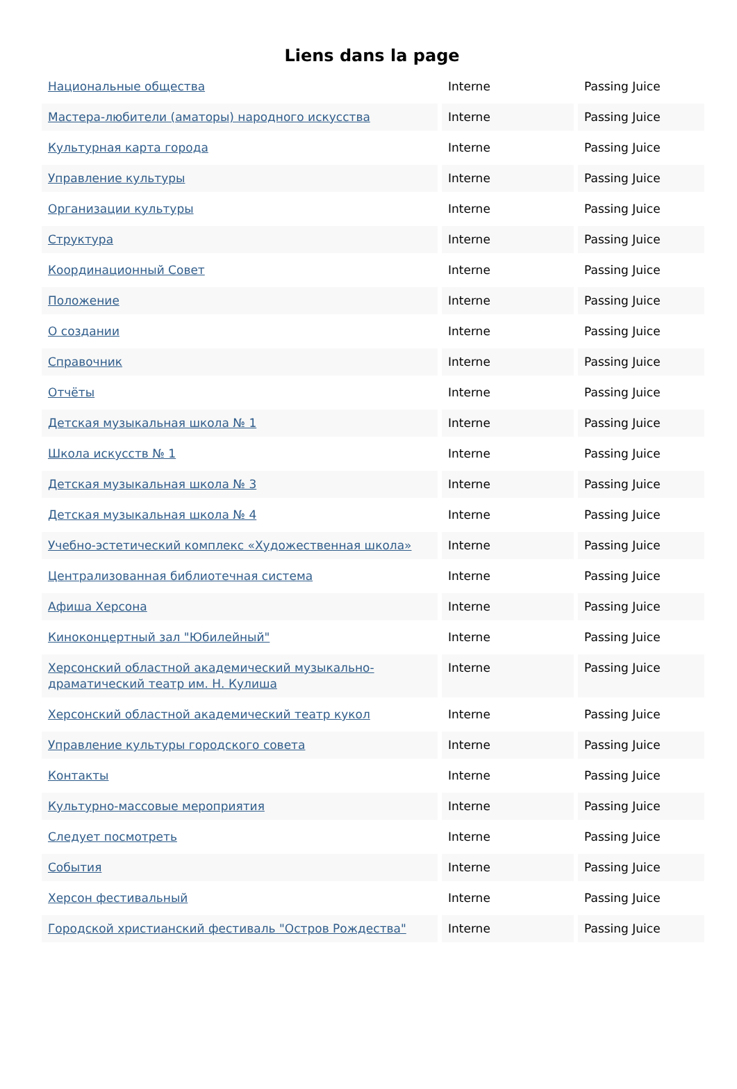Liens dans la page
| Национальные общества | Interne | Passing Juice |
| Мастера-любители (аматоры) народного искусства | Interne | Passing Juice |
| Культурная карта города | Interne | Passing Juice |
| Управление культуры | Interne | Passing Juice |
| Организации культуры | Interne | Passing Juice |
| Структура | Interne | Passing Juice |
| Координационный Совет | Interne | Passing Juice |
| Положение | Interne | Passing Juice |
| О создании | Interne | Passing Juice |
| Справочник | Interne | Passing Juice |
| Отчёты | Interne | Passing Juice |
| Детская музыкальная школа № 1 | Interne | Passing Juice |
| Школа искусств № 1 | Interne | Passing Juice |
| Детская музыкальная школа № 3 | Interne | Passing Juice |
| Детская музыкальная школа № 4 | Interne | Passing Juice |
| Учебно-эстетический комплекс «Художественная школа» | Interne | Passing Juice |
| Централизованная библиотечная система | Interne | Passing Juice |
| Афиша Херсона | Interne | Passing Juice |
| Киноконцертный зал "Юбилейный" | Interne | Passing Juice |
| Херсонский областной академический музыкально-драматический театр им. Н. Кулиша | Interne | Passing Juice |
| Херсонский областной академический театр кукол | Interne | Passing Juice |
| Управление культуры городского совета | Interne | Passing Juice |
| Контакты | Interne | Passing Juice |
| Культурно-массовые мероприятия | Interne | Passing Juice |
| Следует посмотреть | Interne | Passing Juice |
| События | Interne | Passing Juice |
| Херсон фестивальный | Interne | Passing Juice |
| Городской христианский фестиваль "Остров Рождества" | Interne | Passing Juice |